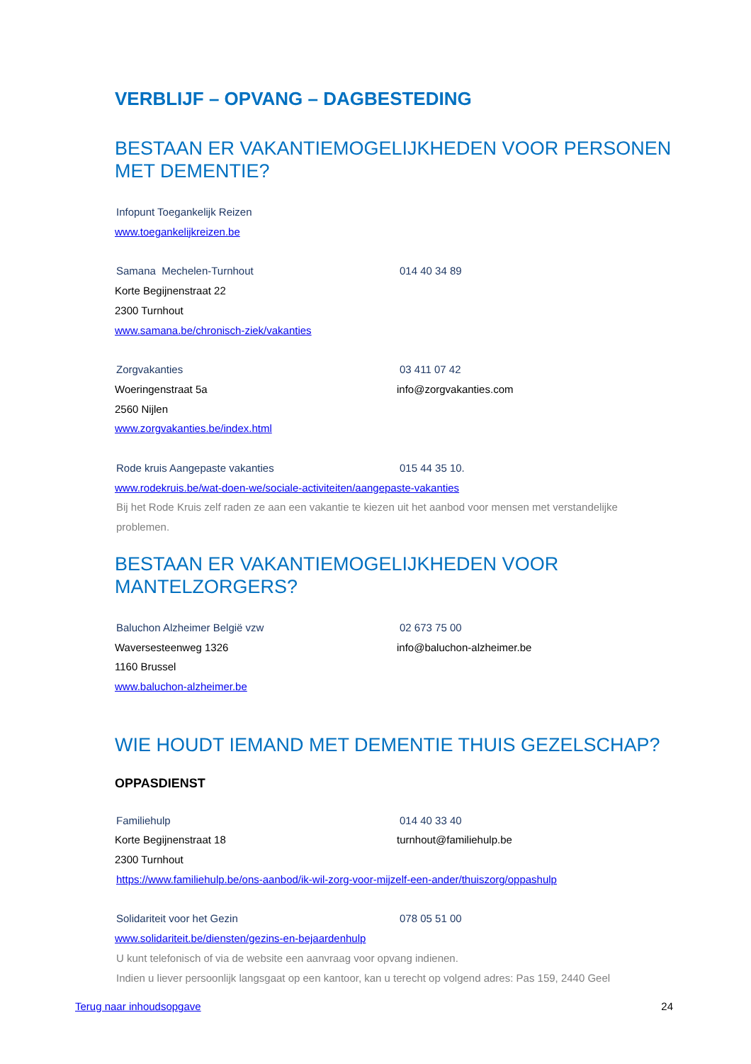VERBLIJF – OPVANG – DAGBESTEDING
BESTAAN ER VAKANTIEMOGELIJKHEDEN VOOR PERSONEN MET DEMENTIE?
Infopunt Toegankelijk Reizen
www.toegankelijkreizen.be
Samana Mechelen-Turnhout 014 40 34 89
Korte Begijnenstraat 22
2300 Turnhout
www.samana.be/chronisch-ziek/vakanties
Zorgvakanties 03 411 07 42
Woeringenstraat 5a info@zorgvakanties.com
2560 Nijlen
www.zorgvakanties.be/index.html
Rode kruis Aangepaste vakanties 015 44 35 10.
www.rodekruis.be/wat-doen-we/sociale-activiteiten/aangepaste-vakanties
Bij het Rode Kruis zelf raden ze aan een vakantie te kiezen uit het aanbod voor mensen met verstandelijke problemen.
BESTAAN ER VAKANTIEMOGELIJKHEDEN VOOR MANTELZORGERS?
Baluchon Alzheimer België vzw 02 673 75 00
Waversesteenweg 1326 info@baluchon-alzheimer.be
1160 Brussel
www.baluchon-alzheimer.be
WIE HOUDT IEMAND MET DEMENTIE THUIS GEZELSCHAP?
OPPASDIENST
Familiehulp 014 40 33 40
Korte Begijnenstraat 18 turnhout@familiehulp.be
2300 Turnhout
https://www.familiehulp.be/ons-aanbod/ik-wil-zorg-voor-mijzelf-een-ander/thuiszorg/oppashulp
Solidariteit voor het Gezin 078 05 51 00
www.solidariteit.be/diensten/gezins-en-bejaardenhulp
U kunt telefonisch of via de website een aanvraag voor opvang indienen.
Indien u liever persoonlijk langsgaat op een kantoor, kan u terecht op volgend adres: Pas 159, 2440 Geel
Terug naar inhoudsopgave 24